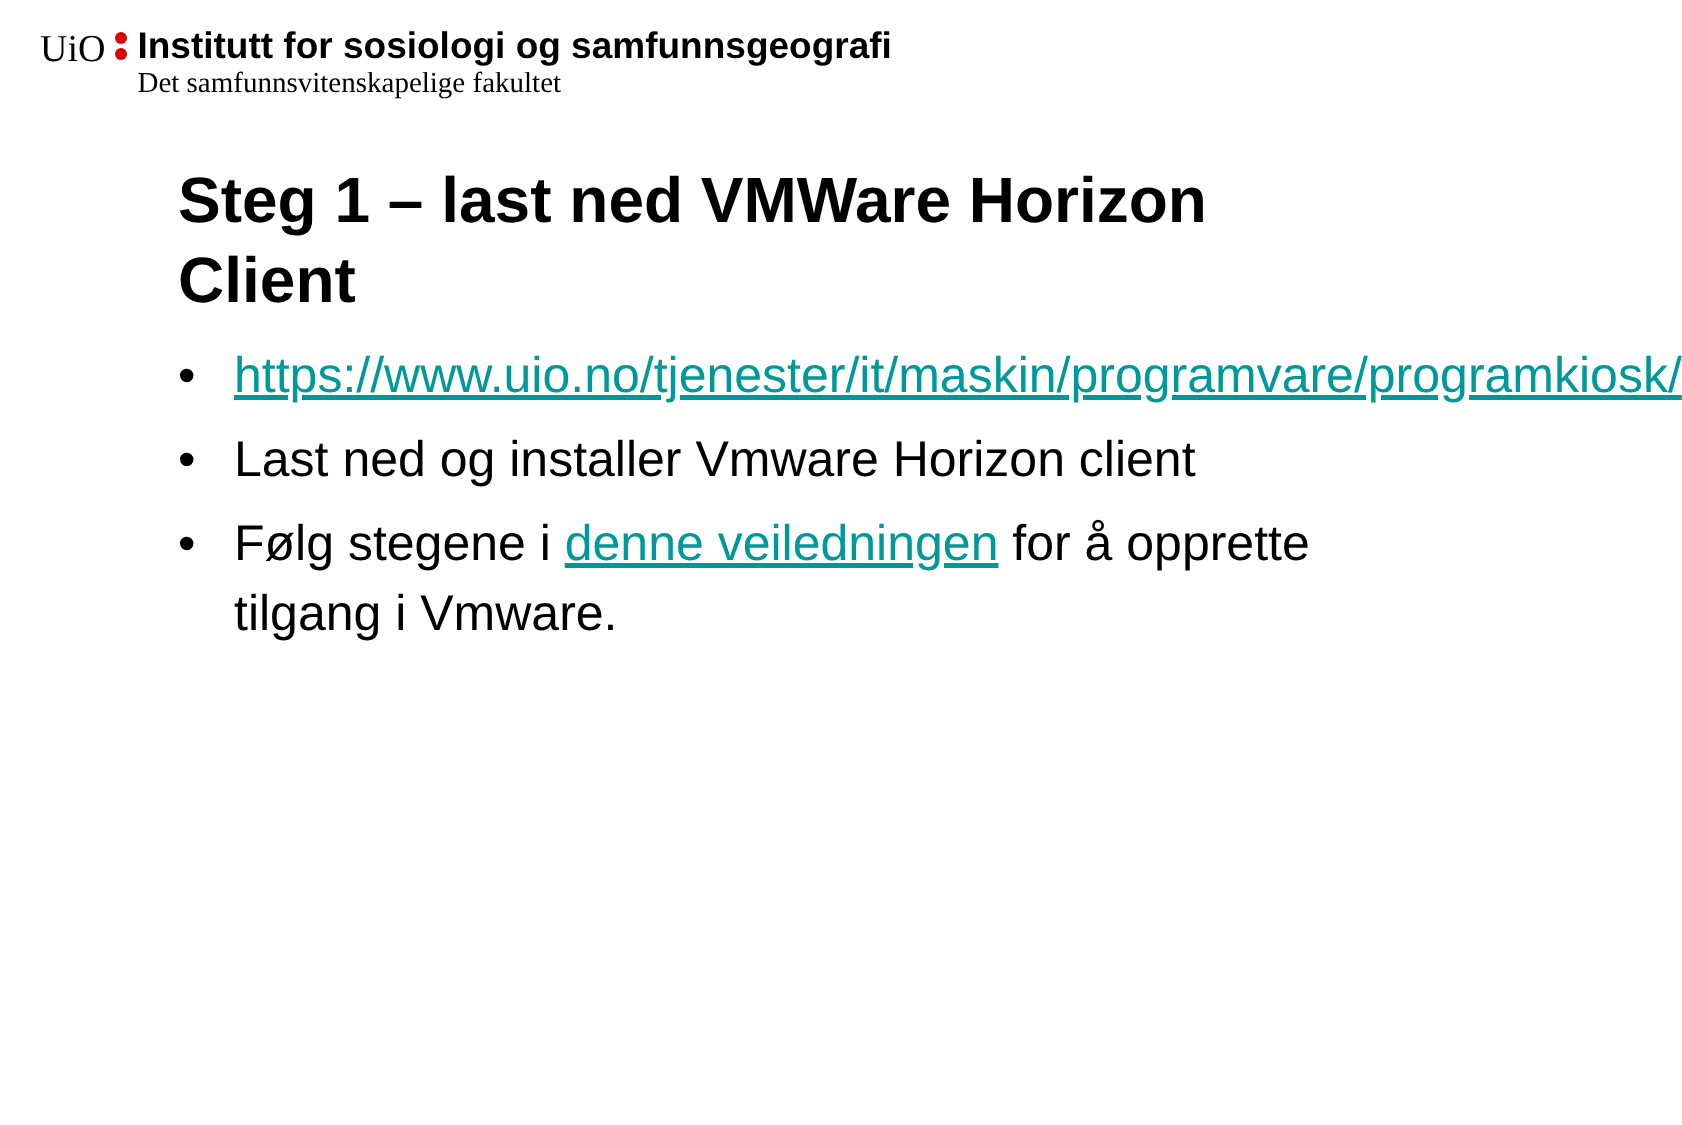UiO
Institutt for sosiologi og samfunnsgeografi Det samfunnsvitenskapelige fakultet
Steg 1 – last ned VMWare Horizon Client
• https://www.uio.no/tjenester/it/maskin/programvare/programkiosk/
• Last ned og installer Vmware Horizon client
• Følg stegene i denne veiledningen for å opprette tilgang i Vmware.